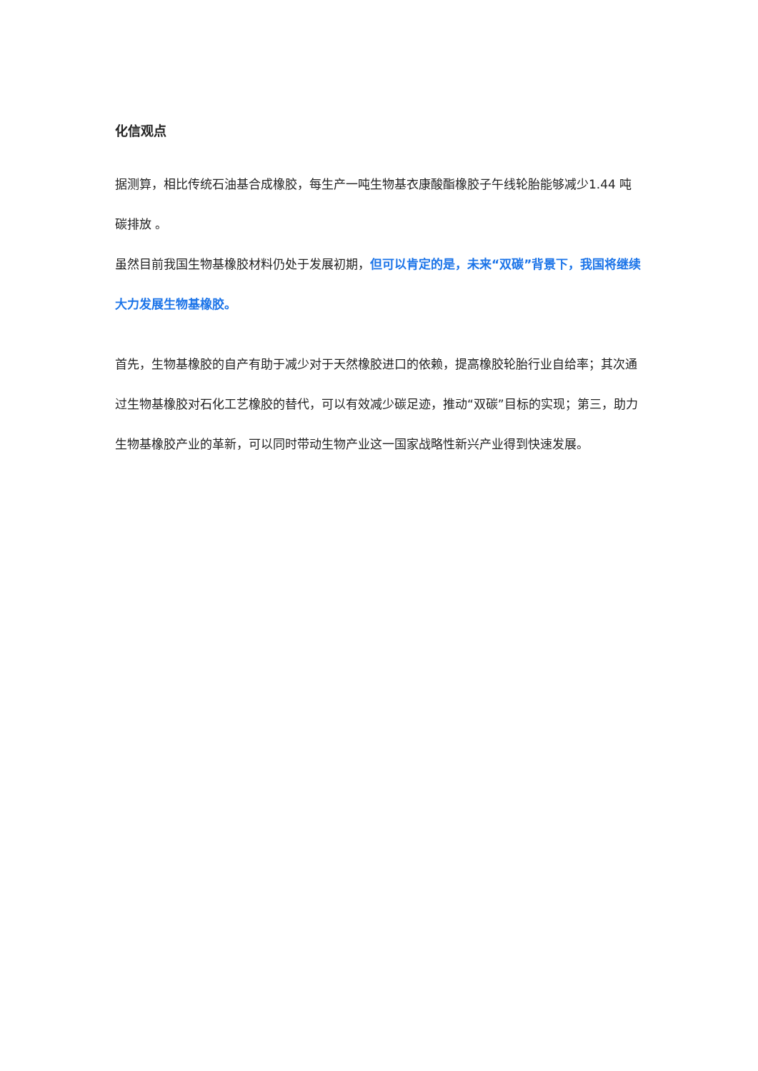化信观点
据测算，相比传统石油基合成橡胶，每生产一吨生物基衣康酸酯橡胶子午线轮胎能够减少1.44 吨碳排放 。
虽然目前我国生物基橡胶材料仍处于发展初期，但可以肯定的是，未来“双碳”背景下，我国将继续大力发展生物基橡胶。
首先，生物基橡胶的自产有助于减少对于天然橡胶进口的依赖，提高橡胶轮胎行业自给率；其次通过生物基橡胶对石化工艺橡胶的替代，可以有效减少碳足迹，推动“双碳”目标的实现；第三，助力生物基橡胶产业的革新，可以同时带动生物产业这一国家战略性新兴产业得到快速发展。